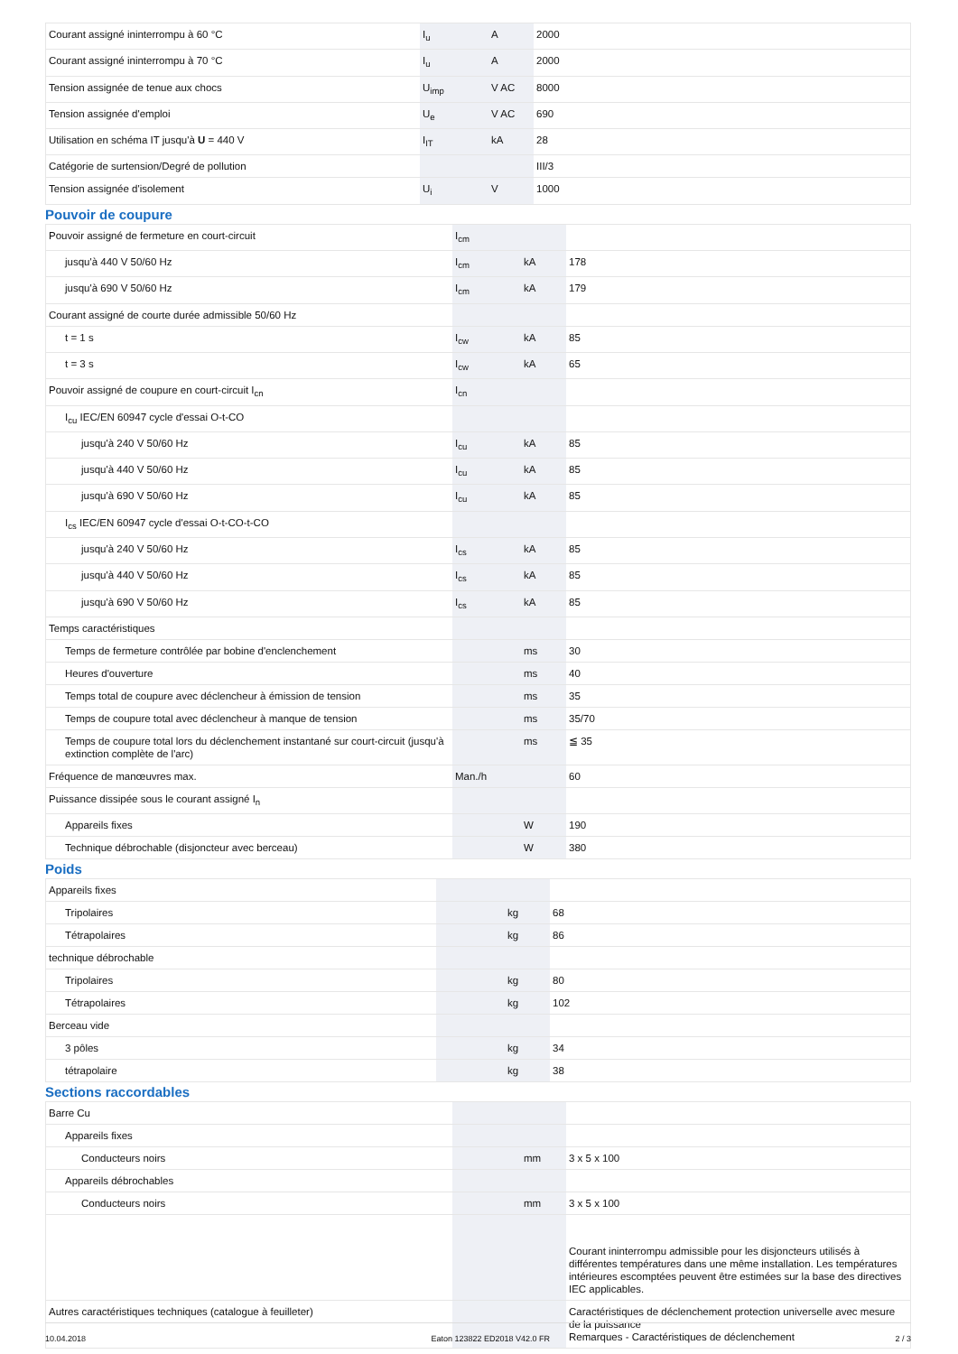| Courant assigné ininterrompu à 60 °C | I<sub>u</sub> | A | 2000 |
| Courant assigné ininterrompu à 70 °C | I<sub>u</sub> | A | 2000 |
| Tension assignée de tenue aux chocs | U<sub>imp</sub> | V AC | 8000 |
| Tension assignée d'emploi | U<sub>e</sub> | V AC | 690 |
| Utilisation en schéma IT jusqu'à U = 440 V | I<sub>IT</sub> | kA | 28 |
| Catégorie de surtension/Degré de pollution | | | III/3 |
| Tension assignée d'isolement | U<sub>i</sub> | V | 1000 |
Pouvoir de coupure
| Pouvoir assigné de fermeture en court-circuit | I<sub>cm</sub> | | |
| jusqu'à 440 V 50/60 Hz | I<sub>cm</sub> | kA | 178 |
| jusqu'à 690 V 50/60 Hz | I<sub>cm</sub> | kA | 179 |
| Courant assigné de courte durée admissible 50/60 Hz | | | |
| t = 1 s | I<sub>cw</sub> | kA | 85 |
| t = 3 s | I<sub>cw</sub> | kA | 65 |
| Pouvoir assigné de coupure en court-circuit I<sub>cn</sub> | I<sub>cn</sub> | | |
| I<sub>cu</sub> IEC/EN 60947 cycle d'essai O-t-CO | | | |
| jusqu'à 240 V 50/60 Hz | I<sub>cu</sub> | kA | 85 |
| jusqu'à 440 V 50/60 Hz | I<sub>cu</sub> | kA | 85 |
| jusqu'à 690 V 50/60 Hz | I<sub>cu</sub> | kA | 85 |
| I<sub>cs</sub> IEC/EN 60947 cycle d'essai O-t-CO-t-CO | | | |
| jusqu'à 240 V 50/60 Hz | I<sub>cs</sub> | kA | 85 |
| jusqu'à 440 V 50/60 Hz | I<sub>cs</sub> | kA | 85 |
| jusqu'à 690 V 50/60 Hz | I<sub>cs</sub> | kA | 85 |
| Temps caractéristiques | | | |
| Temps de fermeture contrôlée par bobine d'enclenchement | | ms | 30 |
| Heures d'ouverture | | ms | 40 |
| Temps total de coupure avec déclencheur à émission de tension | | ms | 35 |
| Temps de coupure total avec déclencheur à manque de tension | | ms | 35/70 |
| Temps de coupure total lors du déclenchement instantané sur court-circuit (jusqu'à extinction complète de l'arc) | | ms | ≦ 35 |
| Fréquence de manœuvres max. | Man./h | | 60 |
| Puissance dissipée sous le courant assigné I<sub>n</sub> | | | |
| Appareils fixes | | W | 190 |
| Technique débrochable (disjoncteur avec berceau) | | W | 380 |
Poids
| Appareils fixes | | | |
| Tripolaires | | kg | 68 |
| Tétrapolaires | | kg | 86 |
| technique débrochable | | | |
| Tripolaires | | kg | 80 |
| Tétrapolaires | | kg | 102 |
| Berceau vide | | | |
| 3 pôles | | kg | 34 |
| tétrapolaire | | kg | 38 |
Sections raccordables
| Barre Cu | | | |
| Appareils fixes | | | |
| Conducteurs noirs | | mm | 3 x 5 x 100 |
| Appareils débrochables | | | |
| Conducteurs noirs | | mm | 3 x 5 x 100 |
| | | | Courant ininterrompu admissible pour les disjoncteurs utilisés à différentes températures dans une même installation. Les températures intérieures escomptées peuvent être estimées sur la base des directives IEC applicables. |
| Autres caractéristiques techniques (catalogue à feuilleter) | | | Caractéristiques de déclenchement protection universelle avec mesure de la puissance Remarques - Caractéristiques de déclenchement |
10.04.2018 Eaton 123822 ED2018 V42.0 FR 2 / 3